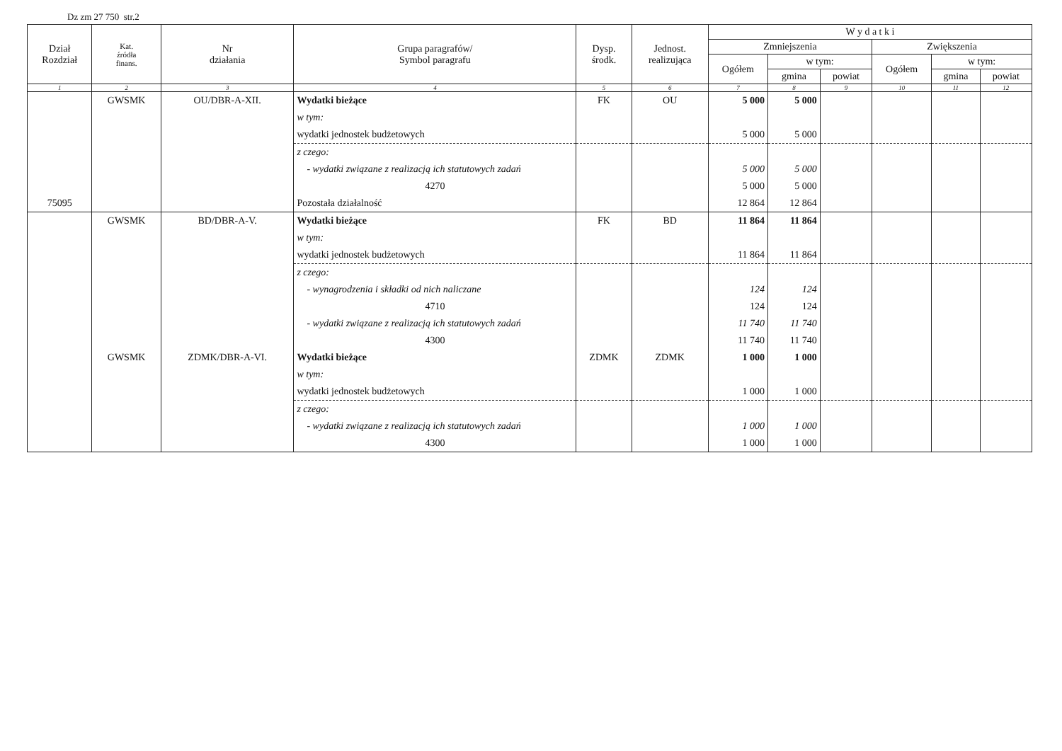Dz zm 27 750 str.2
| Dział Rozdział | Kat. źródła finans. | Nr działania | Grupa paragrafów/ Symbol paragrafu | Dysp. środk. | Jednost. realizująca | W y d a t k i | | | | | |
| --- | --- | --- | --- | --- | --- | --- | --- | --- | --- | --- | --- |
| | | | | | | Zmniejszenia | | | Zwiększenia | | |
| | | | | | | Ogółem | w tym: | | Ogółem | w tym: | |
| | | | | | | | gmina | powiat | | gmina | powiat |
| 1 | 2 | 3 | 4 | 5 | 6 | 7 | 8 | 9 | 10 | 11 | 12 |
| | GWSMK | OU/DBR-A-XII. | Wydatki bieżące | FK | OU | 5 000 | 5 000 | | | | |
| | | | w tym: | | | | | | | | |
| | | | wydatki jednostek budżetowych | | | 5 000 | 5 000 | | | | |
| | | | z czego: | | | | | | | | |
| | | | - wydatki związane z realizacją ich statutowych zadań | | | 5 000 | 5 000 | | | | |
| | | | 4270 | | | 5 000 | 5 000 | | | | |
| 75095 | | | Pozostała działalność | | | 12 864 | 12 864 | | | | |
| | GWSMK | BD/DBR-A-V. | Wydatki bieżące | FK | BD | 11 864 | 11 864 | | | | |
| | | | w tym: | | | | | | | | |
| | | | wydatki jednostek budżetowych | | | 11 864 | 11 864 | | | | |
| | | | z czego: | | | | | | | | |
| | | | - wynagrodzenia i składki od nich naliczane | | | 124 | 124 | | | | |
| | | | 4710 | | | 124 | 124 | | | | |
| | | | - wydatki związane z realizacją ich statutowych zadań | | | 11 740 | 11 740 | | | | |
| | | | 4300 | | | 11 740 | 11 740 | | | | |
| | GWSMK | ZDMK/DBR-A-VI. | Wydatki bieżące | ZDMK | ZDMK | 1 000 | 1 000 | | | | |
| | | | w tym: | | | | | | | | |
| | | | wydatki jednostek budżetowych | | | 1 000 | 1 000 | | | | |
| | | | z czego: | | | | | | | | |
| | | | - wydatki związane z realizacją ich statutowych zadań | | | 1 000 | 1 000 | | | | |
| | | | 4300 | | | 1 000 | 1 000 | | | | |